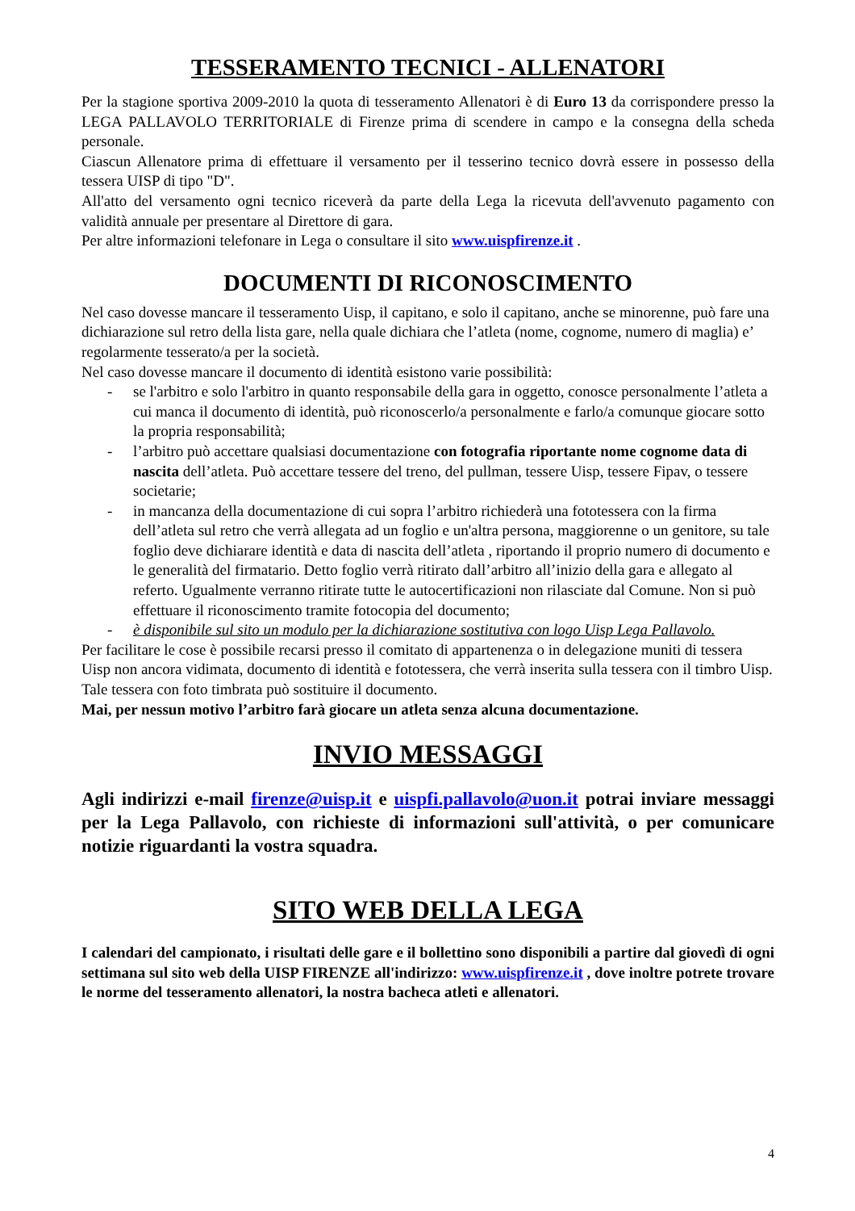TESSERAMENTO TECNICI - ALLENATORI
Per la stagione sportiva 2009-2010 la quota di tesseramento Allenatori è di Euro 13 da corrispondere presso la LEGA PALLAVOLO TERRITORIALE di Firenze prima di scendere in campo e la consegna della scheda personale.
Ciascun Allenatore prima di effettuare il versamento per il tesserino tecnico dovrà essere in possesso della tessera UISP di tipo "D".
All'atto del versamento ogni tecnico riceverà da parte della Lega la ricevuta dell'avvenuto pagamento con validità annuale per presentare al Direttore di gara.
Per altre informazioni telefonare in Lega o consultare il sito www.uispfirenze.it .
DOCUMENTI DI RICONOSCIMENTO
Nel caso dovesse mancare il tesseramento Uisp, il capitano, e solo il capitano, anche se minorenne, può fare una dichiarazione sul retro della lista gare, nella quale dichiara che l’atleta (nome, cognome, numero di maglia) e’ regolarmente tesserato/a per la società.
Nel caso dovesse mancare il documento di identità esistono varie possibilità:
- se l'arbitro e solo l'arbitro in quanto responsabile della gara in oggetto, conosce personalmente l’atleta a cui manca il documento di identità, può riconoscerlo/a personalmente e farlo/a comunque giocare sotto la propria responsabilità;
- l’arbitro può accettare qualsiasi documentazione con fotografia riportante nome cognome data di nascita dell’atleta. Può accettare tessere del treno, del pullman, tessere Uisp, tessere Fipav, o tessere societarie;
- in mancanza della documentazione di cui sopra l’arbitro richiederà una fototessera con la firma dell’atleta sul retro che verrà allegata ad un foglio e un'altra persona, maggiorenne o un genitore, su tale foglio deve dichiarare identità e data di nascita dell’atleta , riportando il proprio numero di documento e le generalità del firmatario. Detto foglio verrà ritirato dall’arbitro all’inizio della gara e allegato al referto. Ugualmente verranno ritirate tutte le autocertificazioni non rilasciate dal Comune. Non si può effettuare il riconoscimento tramite fotocopia del documento;
- è disponibile sul sito un modulo per la dichiarazione sostitutiva con logo Uisp Lega Pallavolo.
Per facilitare le cose è possibile recarsi presso il comitato di appartenenza o in delegazione muniti di tessera Uisp non ancora vidimata, documento di identità e fototessera, che verrà inserita sulla tessera con il timbro Uisp. Tale tessera con foto timbrata può sostituire il documento.
Mai, per nessun motivo l’arbitro farà giocare un atleta senza alcuna documentazione.
INVIO MESSAGGI
Agli indirizzi e-mail firenze@uisp.it e uispfi.pallavolo@uon.it potrai inviare messaggi per la Lega Pallavolo, con richieste di informazioni sull'attività, o per comunicare notizie riguardanti la vostra squadra.
SITO WEB DELLA LEGA
I calendari del campionato, i risultati delle gare e il bollettino sono disponibili a partire dal giovedì di ogni settimana sul sito web della UISP FIRENZE all'indirizzo: www.uispfirenze.it , dove inoltre potrete trovare le norme del tesseramento allenatori, la nostra bacheca atleti e allenatori.
4